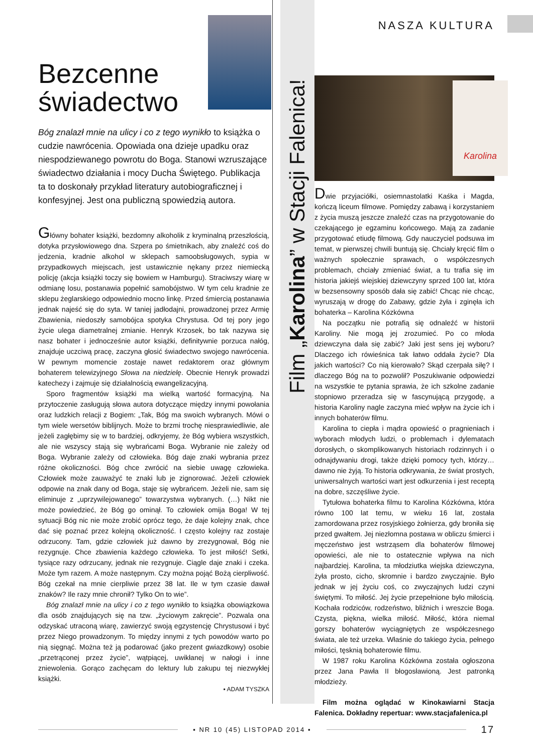Bezcenne
świadectwo
Bóg znalazł mnie na ulicy i co z tego wynikło to książka o cudzie nawrócenia. Opowiada ona dzieje upadku oraz niespodziewanego powrotu do Boga. Stanowi wzruszające świadectwo działania i mocy Ducha Świętego. Publikacja ta to doskonały przykład literatury autobiograficznej i konfesyjnej. Jest ona publiczną spowiedzią autora.
Główny bohater książki, bezdomny alkoholik z kryminalną przeszłością, dotyka przysłowiowego dna. Szpera po śmietnikach, aby znaleźć coś do jedzenia, kradnie alkohol w sklepach samoobsługowych, sypia w przypadkowych miejscach, jest ustawicznie nękany przez niemiecką policję (akcja książki toczy się bowiem w Hamburgu). Straciwszy wiarę w odmianę losu, postanawia popełnić samobójstwo. W tym celu kradnie ze sklepu żeglarskiego odpowiednio mocno linkę. Przed śmiercią postanawia jednak najeść się do syta. W taniej jadłodajni, prowadzonej przez Armię Zbawienia, niedoszły samobójca spotyka Chrystusa. Od tej pory jego życie ulega diametralnej zmianie. Henryk Krzosek, bo tak nazywa się nasz bohater i jednocześnie autor książki, definitywnie porzuca nałóg, znajduje uczciwą pracę, zaczyna głosić świadectwo swojego nawrócenia. W pewnym momencie zostaje nawet redaktorem oraz głównym bohaterem telewizyjnego Słowa na niedzielę. Obecnie Henryk prowadzi katechezy i zajmuje się działalnością ewangelizacyjną.
Sporo fragmentów książki ma wielką wartość formacyjną. Na przytoczenie zasługują słowa autora dotyczące między innymi powołania oraz ludzkich relacji z Bogiem: „Tak, Bóg ma swoich wybranych. Mówi o tym wiele wersetów biblijnych. Może to brzmi trochę niesprawiedliwie, ale jeżeli zagłębimy się w to bardziej, odkryjemy, że Bóg wybiera wszystkich, ale nie wszyscy stają się wybrańcami Boga. Wybranie nie zależy od Boga. Wybranie zależy od człowieka. Bóg daje znaki wybrania przez różne okoliczności. Bóg chce zwrócić na siebie uwagę człowieka. Człowiek może zauważyć te znaki lub je zignorować. Jeżeli człowiek odpowie na znak dany od Boga, staje się wybrańcem. Jeżeli nie, sam się eliminuje z „uprzywilejowanego” towarzystwa wybranych. (…) Nikt nie może powiedzieć, że Bóg go ominął. To człowiek omija Boga! W tej sytuacji Bóg nic nie może zrobić oprócz tego, że daje kolejny znak, chce dać się poznać przez kolejną okoliczność. I często kolejny raz zostaje odrzucony. Tam, gdzie człowiek już dawno by zrezygnował, Bóg nie rezygnuje. Chce zbawienia każdego człowieka. To jest miłość! Setki, tysiące razy odrzucany, jednak nie rezygnuje. Ciągle daje znaki i czeka. Może tym razem. A może następnym. Czy można pojąć Bożą cierpliwość. Bóg czekał na mnie cierpliwie przez 38 lat. Ile w tym czasie dawał znaków? Ile razy mnie chronił? Tylko On to wie”.
Bóg znalazł mnie na ulicy i co z tego wynikło to książka obowiązkowa dla osób znajdujących się na tzw. „życiowym zakręcie”. Pozwala ona odzyskać utraconą wiarę, zawierzyć swoją egzystencję Chrystusowi i być przez Niego prowadzonym. To między innymi z tych powodów warto po nią sięgnąć. Można też ją podarować (jako prezent gwiazdkowy) osobie „przetrąconej przez życie”, wątpiącej, uwikłanej w nałogi i inne zniewolenia. Gorąco zachęcam do lektury lub zakupu tej niezwykłej książki.
▪ ADAM TYSZKA
Film „Karolina” w Stacji Falenica!
NASZA KULTURA
Karolina
Dwie przyjaciółki, osiemnastolatki Kaśka i Magda, kończą liceum filmowe. Pomiędzy zabawą i korzystaniem z życia muszą jeszcze znaleźć czas na przygotowanie do czekającego je egzaminu końcowego. Mają za zadanie przygotować etiudę filmową. Gdy nauczyciel podsuwa im temat, w pierwszej chwili buntują się. Chciały kręcić film o ważnych społecznie sprawach, o współczesnych problemach, chciały zmieniać świat, a tu trafia się im historia jakiejś wiejskiej dziewczyny sprzed 100 lat, która w bezsensowny sposób dała się zabić! Chcąc nie chcąc, wyruszają w drogę do Zabawy, gdzie żyła i zginęła ich bohaterka – Karolina Kózkówna
Na początku nie potrafią się odnaleźć w historii Karoliny. Nie mogą jej zrozumieć. Po co młoda dziewczyna dała się zabić? Jaki jest sens jej wyboru? Dlaczego ich rówieśnica tak łatwo oddała życie? Dla jakich wartości? Co nią kierowało? Skąd czerpała siłę? I dlaczego Bóg na to pozwolił? Poszukiwanie odpowiedzi na wszystkie te pytania sprawia, że ich szkolne zadanie stopniowo przeradza się w fascynującą przygodę, a historia Karoliny nagle zaczyna mieć wpływ na życie ich i innych bohaterów filmu.
Karolina to ciepła i mądra opowieść o pragnieniach i wyborach młodych ludzi, o problemach i dylematach dorosłych, o skomplikowanych historiach rodzinnych i o odnajdywaniu drogi, także dzięki pomocy tych, którzy… dawno nie żyją. To historia odkrywania, że świat prostych, uniwersalnych wartości wart jest odkurzenia i jest receptą na dobre, szczęśliwe życie.
Tytułowa bohaterka filmu to Karolina Kózkówna, która równo 100 lat temu, w wieku 16 lat, została zamordowana przez rosyjskiego żołnierza, gdy broniła się przed gwałtem. Jej niezłomna postawa w obliczu śmierci i męczeństwo jest wstrząsem dla bohaterów filmowej opowieści, ale nie to ostatecznie wpływa na nich najbardziej. Karolina, ta młodziutka wiejska dziewczyna, żyła prosto, cicho, skromnie i bardzo zwyczajnie. Było jednak w jej życiu coś, co zwyczajnych ludzi czyni świętymi. To miłość. Jej życie przepełnione było miłością. Kochała rodziców, rodzeństwo, bliźnich i wreszcie Boga. Czysta, piękna, wielka miłość. Miłość, która niemal gorszy bohaterów wyciągniętych ze współczesnego świata, ale też urzeka. Właśnie do takiego życia, pełnego miłości, tęsknią bohaterowie filmu.
W 1987 roku Karolina Kózkówna została ogłoszona przez Jana Pawła II błogosławioną. Jest patronką młodzieży.
Film można oglądać w Kinokawiarni Stacja Falenica. Dokładny repertuar: www.stacjafalenica.pl
▪ NR 10 (45) LISTOPAD 2014 ▪
17